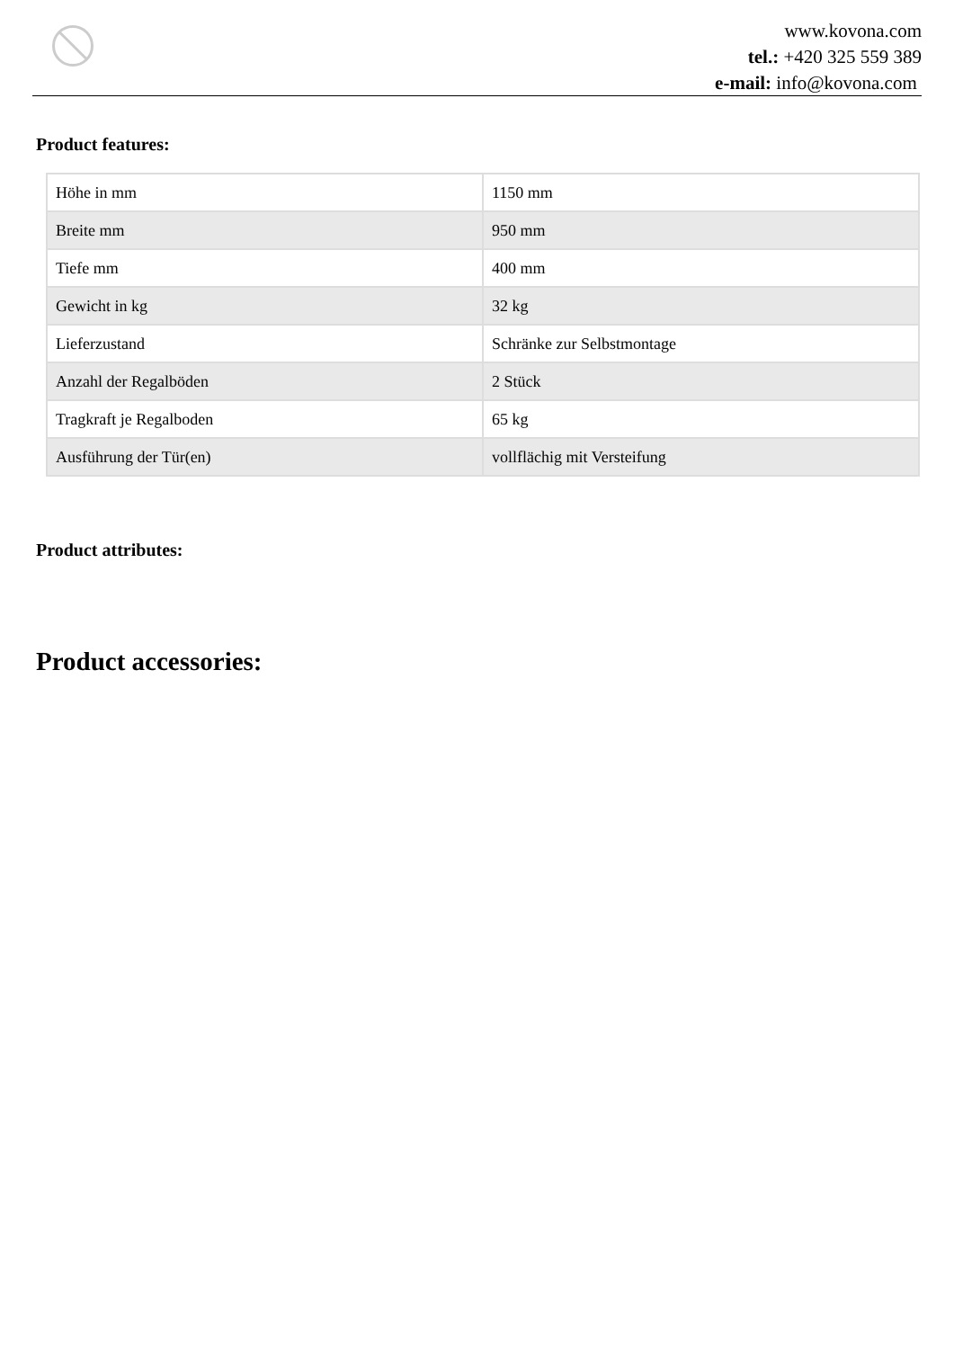www.kovona.com
tel.: +420 325 559 389
e-mail: info@kovona.com
Product features:
| Höhe in mm | 1150 mm |
| Breite mm | 950 mm |
| Tiefe mm | 400 mm |
| Gewicht in kg | 32 kg |
| Lieferzustand | Schränke zur Selbstmontage |
| Anzahl der Regalböden | 2 Stück |
| Tragkraft je Regalboden | 65 kg |
| Ausführung der Tür(en) | vollflächig mit Versteifung |
Product attributes:
Product accessories: